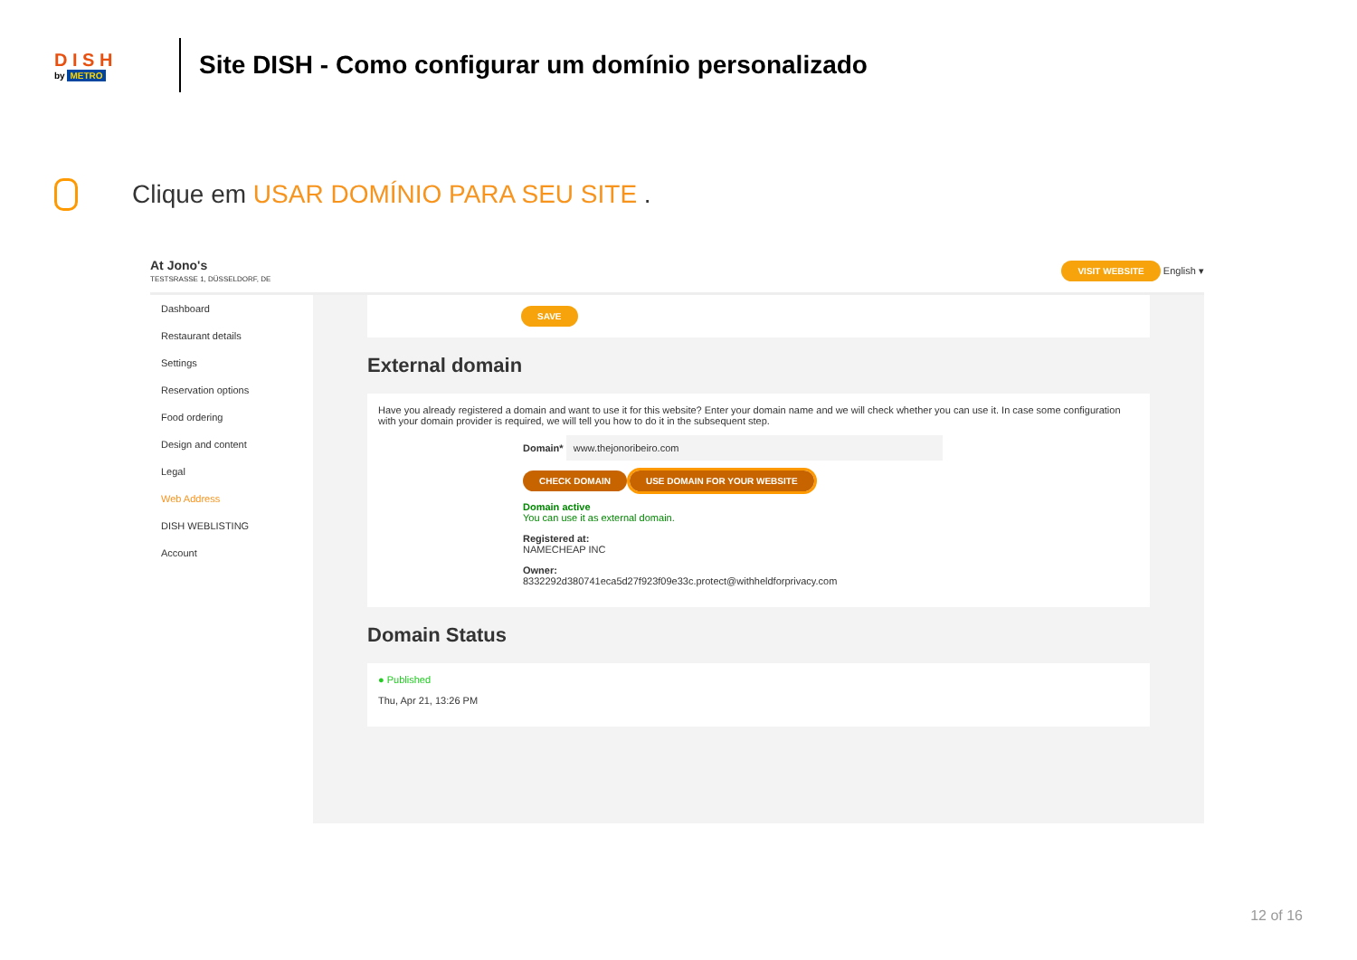D I S H
by METRO
Site DISH - Como configurar um domínio personalizado
Clique em USAR DOMÍNIO PARA SEU SITE .
At Jono's
TESTSRASSE 1, DÜSSELDORF, DE
VISIT WEBSITE English ▾
Dashboard
Restaurant details
Settings
Reservation options
Food ordering
Design and content
Legal
Web Address
DISH WEBLISTING
Account
SAVE
External domain
Have you already registered a domain and want to use it for this website? Enter your domain name and we will check whether you can use it. In case some configuration with your domain provider is required, we will tell you how to do it in the subsequent step.
Domain* www.thejonoribeiro.com
CHECK DOMAIN USE DOMAIN FOR YOUR WEBSITE
Domain active
You can use it as external domain.
Registered at:
NAMECHEAP INC
Owner:
8332292d380741eca5d27f923f09e33c.protect@withheldforprivacy.com
Domain Status
● Published
Thu, Apr 21, 13:26 PM
12 of 16